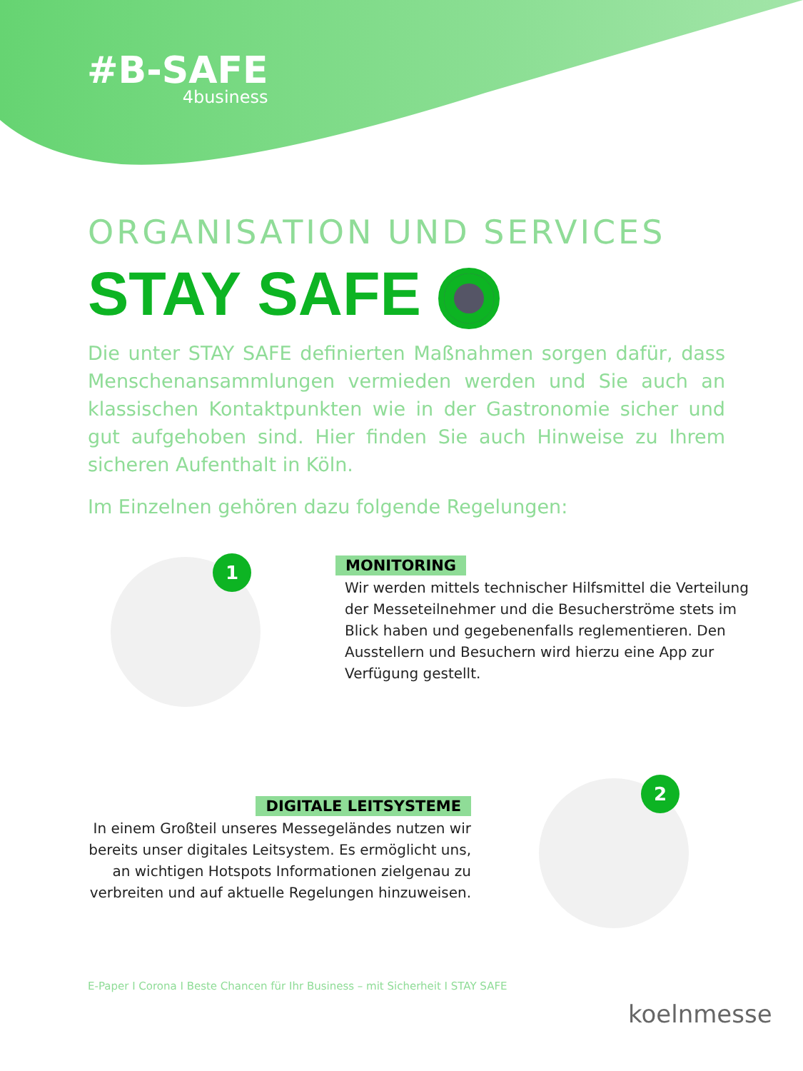#B-SAFE
4business
ORGANISATION UND SERVICES
STAY SAFE
Die unter STAY SAFE definierten Maßnahmen sorgen dafür, dass Menschenansammlungen vermieden werden und Sie auch an klassischen Kontaktpunkten wie in der Gastronomie sicher und gut aufgehoben sind. Hier finden Sie auch Hinweise zu Ihrem sicheren Aufenthalt in Köln.
Im Einzelnen gehören dazu folgende Regelungen:
1
MONITORING
Wir werden mittels technischer Hilfsmittel die Verteilung der Messeteilnehmer und die Besucherströme stets im Blick haben und gegebenenfalls reglementieren. Den Ausstellern und Besuchern wird hierzu eine App zur Verfügung gestellt.
DIGITALE LEITSYSTEME
In einem Großteil unseres Messegeländes nutzen wir bereits unser digitales Leitsystem. Es ermöglicht uns, an wichtigen Hotspots Informationen zielgenau zu verbreiten und auf aktuelle Regelungen hinzuweisen.
2
E-Paper I Corona I Beste Chancen für Ihr Business – mit Sicherheit I STAY SAFE
koelnmesse